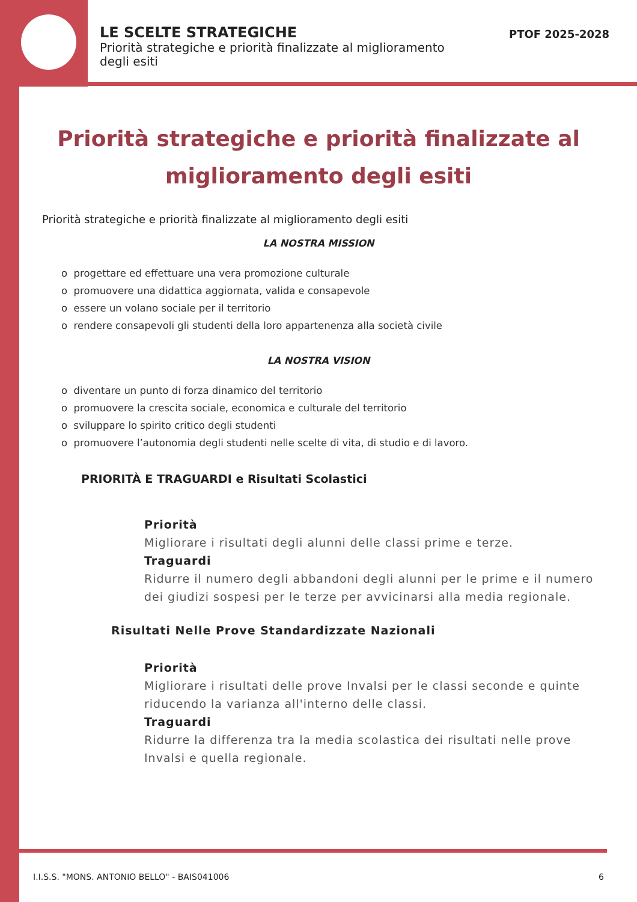LE SCELTE STRATEGICHE
Priorità strategiche e priorità finalizzate al miglioramento degli esiti
PTOF 2025-2028
Priorità strategiche e priorità finalizzate al miglioramento degli esiti
Priorità strategiche e priorità finalizzate al miglioramento degli esiti
LA NOSTRA MISSION
o progettare ed effettuare una vera promozione culturale
o promuovere una didattica aggiornata, valida e consapevole
o essere un volano sociale per il territorio
o rendere consapevoli gli studenti della loro appartenenza alla società civile
LA NOSTRA VISION
o diventare un punto di forza dinamico del territorio
o promuovere la crescita sociale, economica e culturale del territorio
o sviluppare lo spirito critico degli studenti
o promuovere l’autonomia degli studenti nelle scelte di vita, di studio e di lavoro.
PRIORITÀ E TRAGUARDI e Risultati Scolastici
Priorità
Migliorare i risultati degli alunni delle classi prime e terze.
Traguardi
Ridurre il numero degli abbandoni degli alunni per le prime e il numero dei giudizi sospesi per le terze per avvicinarsi alla media regionale.
Risultati Nelle Prove Standardizzate Nazionali
Priorità
Migliorare i risultati delle prove Invalsi per le classi seconde e quinte riducendo la varianza all'interno delle classi.
Traguardi
Ridurre la differenza tra la media scolastica dei risultati nelle prove Invalsi e quella regionale.
I.I.S.S. "MONS. ANTONIO BELLO" - BAIS041006
6